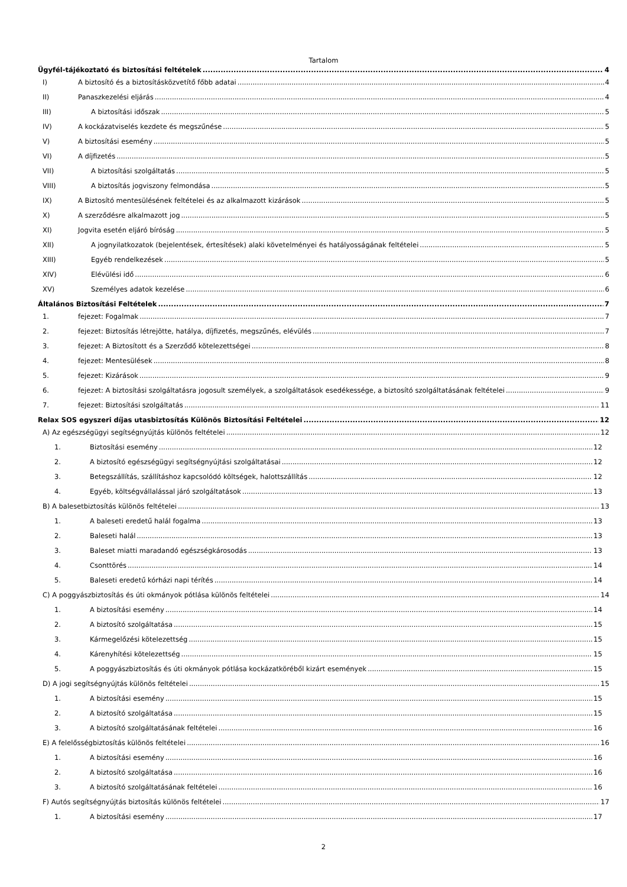Tartalom
Ügyfél-tájékoztató és biztosítási feltételek 4
I) A biztosító és a biztosításközvetítő főbb adatai 4
II) Panaszkezelési eljárás 4
III) A biztosítási időszak 5
IV) A kockázatviselés kezdete és megszűnése 5
V) A biztosítási esemény 5
VI) A díjfizetés 5
VII) A biztosítási szolgáltatás 5
VIII) A biztosítás jogviszony felmondása 5
IX) A Biztosító mentesülésének feltételei és az alkalmazott kizárások 5
X) A szerződésre alkalmazott jog 5
XI) Jogvita esetén eljáró bíróság 5
XII) A jognyilatkozatok (bejelentések, értesítések) alaki követelményei és hatályosságának feltételei 5
XIII) Egyéb rendelkezések 5
XIV) Elévülési idő 6
XV) Személyes adatok kezelése 6
Általános Biztosítási Feltételek 7
1. fejezet: Fogalmak 7
2. fejezet: Biztosítás létrejötte, hatálya, díjfizetés, megszűnés, elévülés 7
3. fejezet: A Biztosított és a Szerződő kötelezettségei 8
4. fejezet: Mentesülések 8
5. fejezet: Kizárások 9
6. fejezet: A biztosítási szolgáltatásra jogosult személyek, a szolgáltatások esedékessége, a biztosító szolgáltatásának feltételei 9
7. fejezet: Biztosítási szolgáltatás 11
Relax SOS egyszeri díjas utasbiztosítás Különös Biztosítási Feltételei 12
A) Az egészségügyi segítségnyújtás különös feltételei 12
1. Biztosítási esemény 12
2. A biztosító egészségügyi segítségnyújtási szolgáltatásai 12
3. Betegszállítás, szállításhoz kapcsolódó költségek, halottszállítás 12
4. Egyéb, költségvállalással járó szolgáltatások 13
B) A balesetbiztosítás különös feltételei 13
1. A baleseti eredetű halál fogalma 13
2. Baleseti halál 13
3. Baleset miatti maradandó egészségkárosodás 13
4. Csonttörés 14
5. Baleseti eredetű kórházi napi térítés 14
C) A poggyászbiztosítás és úti okmányok pótlása különös feltételei 14
1. A biztosítási esemény 14
2. A biztosító szolgáltatása 15
3. Kármegelőzési kötelezettség 15
4. Kárenyhítési kötelezettség 15
5. A poggyászbiztosítás és úti okmányok pótlása kockázatköréből kizárt események 15
D) A jogi segítségnyújtás különös feltételei 15
1. A biztosítási esemény 15
2. A biztosító szolgáltatása 15
3. A biztosító szolgáltatásának feltételei 16
E) A felelősségbiztosítás különös feltételei 16
1. A biztosítási esemény 16
2. A biztosító szolgáltatása 16
3. A biztosító szolgáltatásának feltételei 16
F) Autós segítségnyújtás biztosítás különös feltételei 17
1. A biztosítási esemény 17
2